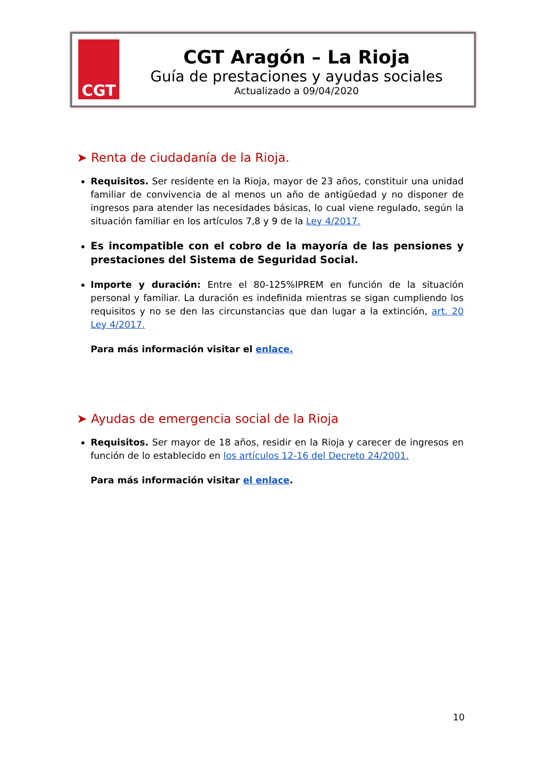CGT
CGT Aragón – La Rioja
Guía de prestaciones y ayudas sociales
Actualizado a 09/04/2020
➤ Renta de ciudadanía de la Rioja.
Requisitos. Ser residente en la Rioja, mayor de 23 años, constituir una unidad familiar de convivencia de al menos un año de antigüedad y no disponer de ingresos para atender las necesidades básicas, lo cual viene regulado, según la situación familiar en los artículos 7,8 y 9 de la Ley 4/2017.
Es incompatible con el cobro de la mayoría de las pensiones y prestaciones del Sistema de Seguridad Social.
Importe y duración: Entre el 80-125%IPREM en función de la situación personal y familiar. La duración es indefinida mientras se sigan cumpliendo los requisitos y no se den las circunstancias que dan lugar a la extinción, art. 20 Ley 4/2017.
Para más información visitar el enlace.
➤ Ayudas de emergencia social de la Rioja
Requisitos. Ser mayor de 18 años, residir en la Rioja y carecer de ingresos en función de lo establecido en los artículos 12-16 del Decreto 24/2001.
Para más información visitar el enlace.
10